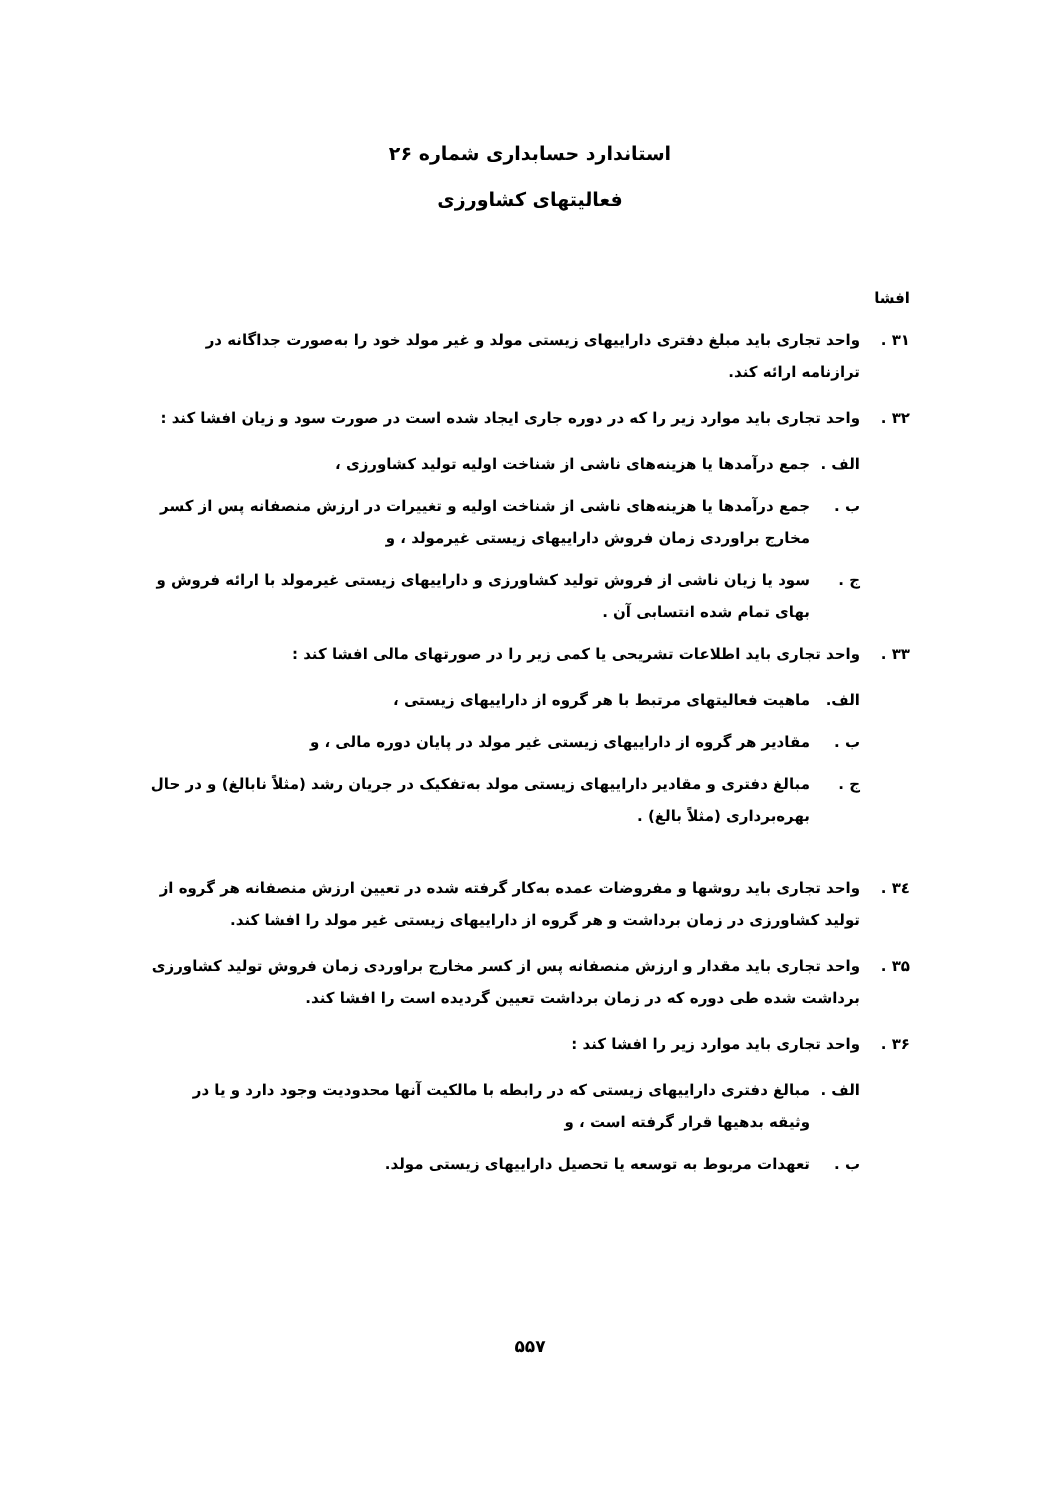استاندارد حسابداری شماره ۲۶
فعالیتهای کشاورزی
افشا
۳۱ . واحد تجاری باید مبلغ دفتری داراییهای زیستی مولد و غیر مولد خود را به‌صورت جداگانه در ترازنامه ارائه کند.
۳۲ . واحد تجاری باید موارد زیر را که در دوره جاری ایجاد شده است در صورت سود و زیان افشا کند :
الف . جمع درآمدها یا هزینه‌های ناشی از شناخت اولیه تولید کشاورزی ،
ب . جمع درآمدها یا هزینه‌های ناشی از شناخت اولیه و تغییرات در ارزش منصفانه پس از کسر مخارج براوردی زمان فروش داراییهای زیستی غیرمولد ، و
ج . سود یا زیان ناشی از فروش تولید کشاورزی و داراییهای زیستی غیرمولد با ارائه فروش و بهای تمام شده انتسابی آن .
۳۳ . واحد تجاری باید اطلاعات تشریحی یا کمی زیر را در صورتهای مالی افشا کند :
الف. ماهیت فعالیتهای مرتبط با هر گروه از داراییهای زیستی ،
ب . مقادیر هر گروه از داراییهای زیستی غیر مولد در پایان دوره مالی ، و
ج . مبالغ دفتری و مقادیر داراییهای زیستی مولد به‌تفکیک در جریان رشد (مثلاً نابالغ) و در حال بهره‌برداری (مثلاً بالغ) .
۳٤ . واحد تجاری باید روشها و مفروضات عمده به‌کار گرفته شده در تعیین ارزش منصفانه هر گروه از تولید کشاورزی در زمان برداشت و هر گروه از داراییهای زیستی غیر مولد را افشا کند.
۳۵ . واحد تجاری باید مقدار و ارزش منصفانه پس از کسر مخارج براوردی زمان فروش تولید کشاورزی برداشت شده طی دوره که در زمان برداشت تعیین گردیده است را افشا کند.
۳۶ . واحد تجاری باید موارد زیر را افشا کند :
الف . مبالغ دفتری داراییهای زیستی که در رابطه با مالکیت آنها محدودیت وجود دارد و یا در وثیقه بدهیها قرار گرفته است ، و
ب . تعهدات مربوط به توسعه یا تحصیل داراییهای زیستی مولد.
۵۵۷